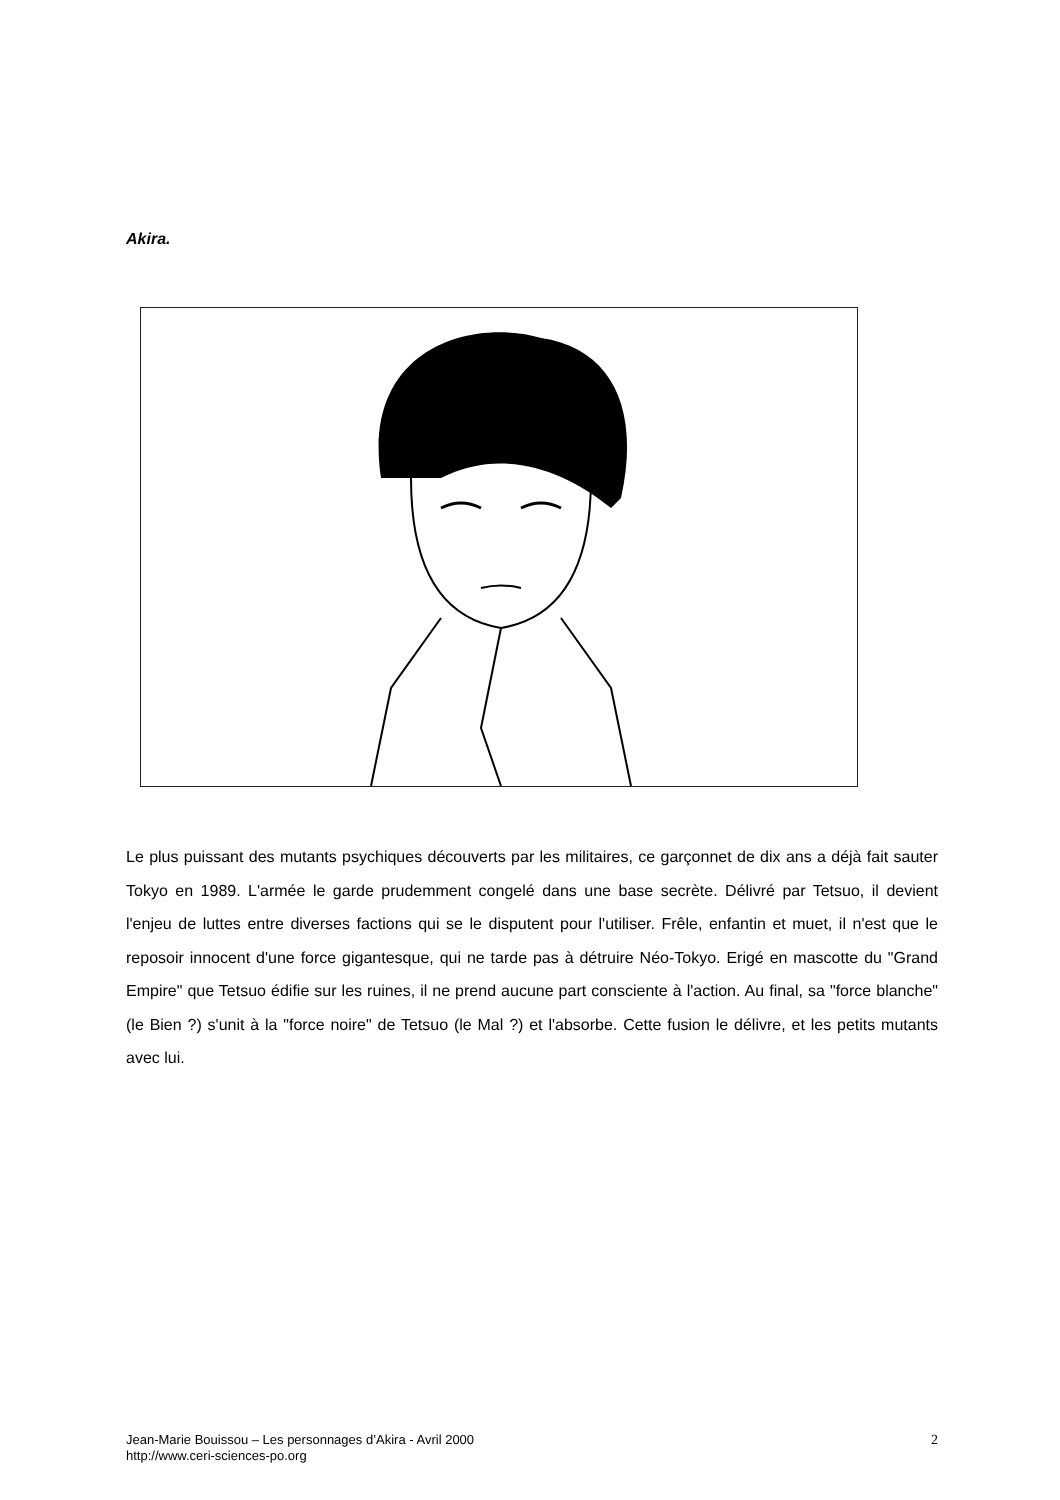Akira.
Le plus puissant des mutants psychiques découverts par les militaires, ce garçonnet de dix ans a déjà fait sauter Tokyo en 1989. L'armée le garde prudemment congelé dans une base secrète. Délivré par Tetsuo, il devient l'enjeu de luttes entre diverses factions qui se le disputent pour l'utiliser. Frêle, enfantin et muet, il n'est que le reposoir innocent d'une force gigantesque, qui ne tarde pas à détruire Néo-Tokyo. Erigé en mascotte du "Grand Empire" que Tetsuo édifie sur les ruines, il ne prend aucune part consciente à l'action. Au final, sa "force blanche" (le Bien ?) s'unit à la "force noire" de Tetsuo (le Mal ?) et l'absorbe. Cette fusion le délivre, et les petits mutants avec lui.
Jean-Marie Bouissou – Les personnages d’Akira - Avril 2000
http://www.ceri-sciences-po.org
2